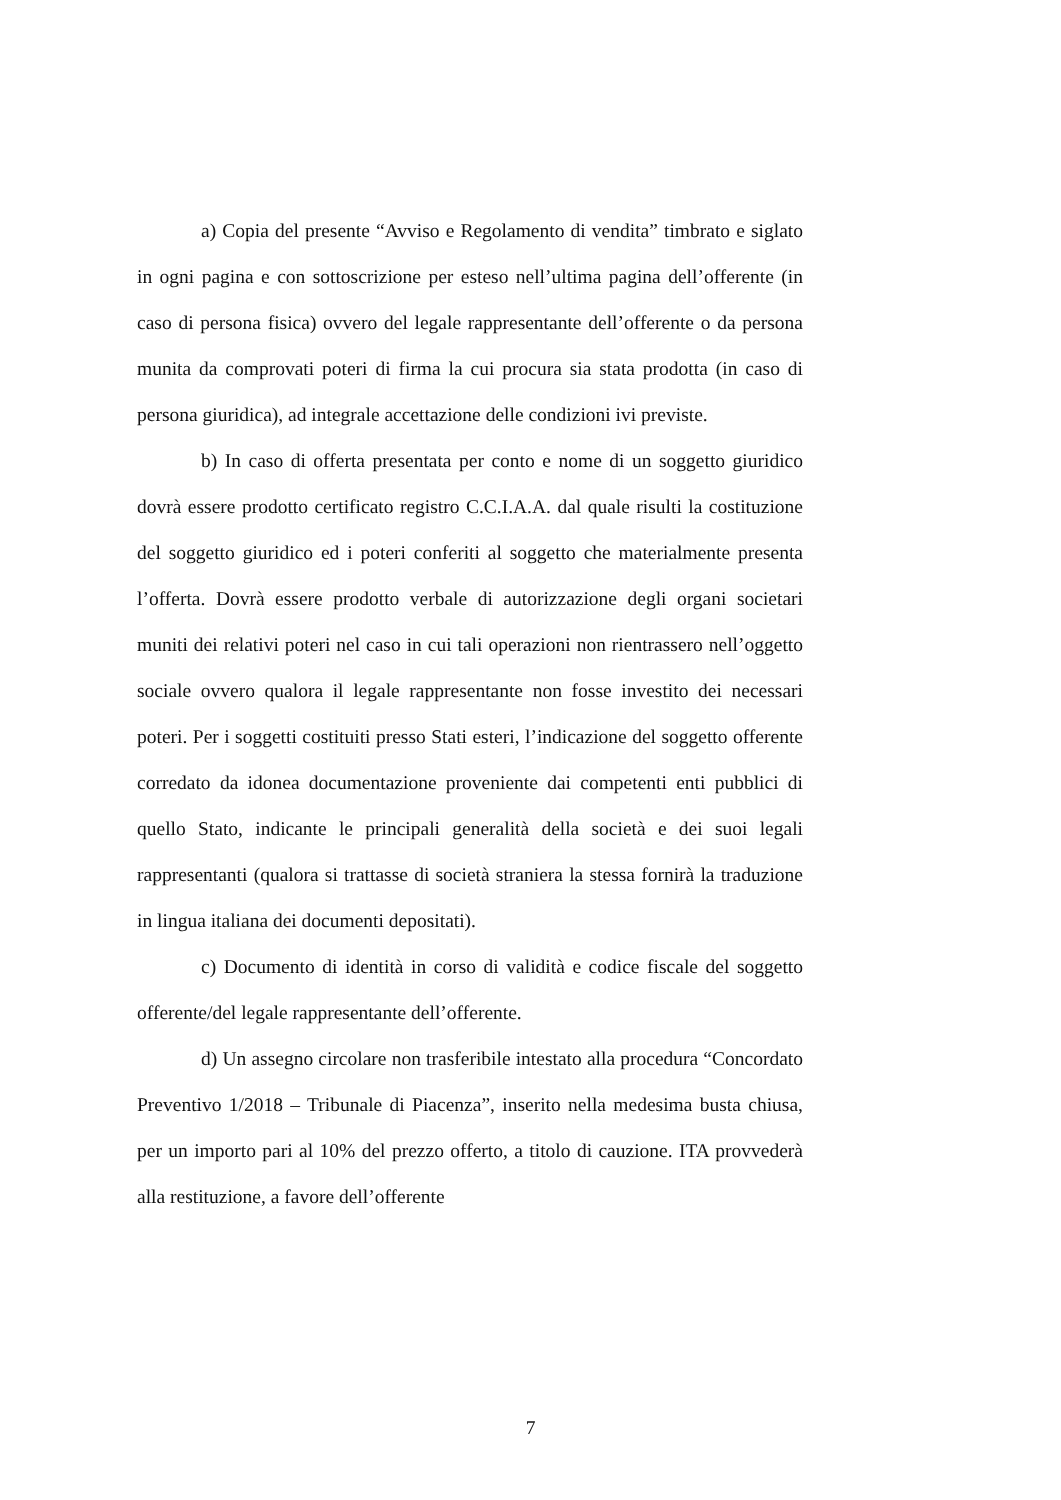a) Copia del presente “Avviso e Regolamento di vendita” timbrato e siglato in ogni pagina e con sottoscrizione per esteso nell’ultima pagina dell’offerente (in caso di persona fisica) ovvero del legale rappresentante dell’offerente o da persona munita da comprovati poteri di firma la cui procura sia stata prodotta (in caso di persona giuridica), ad integrale accettazione delle condizioni ivi previste.
b) In caso di offerta presentata per conto e nome di un soggetto giuridico dovrà essere prodotto certificato registro C.C.I.A.A. dal quale risulti la costituzione del soggetto giuridico ed i poteri conferiti al soggetto che materialmente presenta l’offerta. Dovrà essere prodotto verbale di autorizzazione degli organi societari muniti dei relativi poteri nel caso in cui tali operazioni non rientrassero nell’oggetto sociale ovvero qualora il legale rappresentante non fosse investito dei necessari poteri. Per i soggetti costituiti presso Stati esteri, l’indicazione del soggetto offerente corredato da idonea documentazione proveniente dai competenti enti pubblici di quello Stato, indicante le principali generalità della società e dei suoi legali rappresentanti (qualora si trattasse di società straniera la stessa fornirà la traduzione in lingua italiana dei documenti depositati).
c) Documento di identità in corso di validità e codice fiscale del soggetto offerente/del legale rappresentante dell’offerente.
d) Un assegno circolare non trasferibile intestato alla procedura “Concordato Preventivo 1/2018 – Tribunale di Piacenza”, inserito nella medesima busta chiusa, per un importo pari al 10% del prezzo offerto, a titolo di cauzione. ITA provvederà alla restituzione, a favore dell’offerente
7